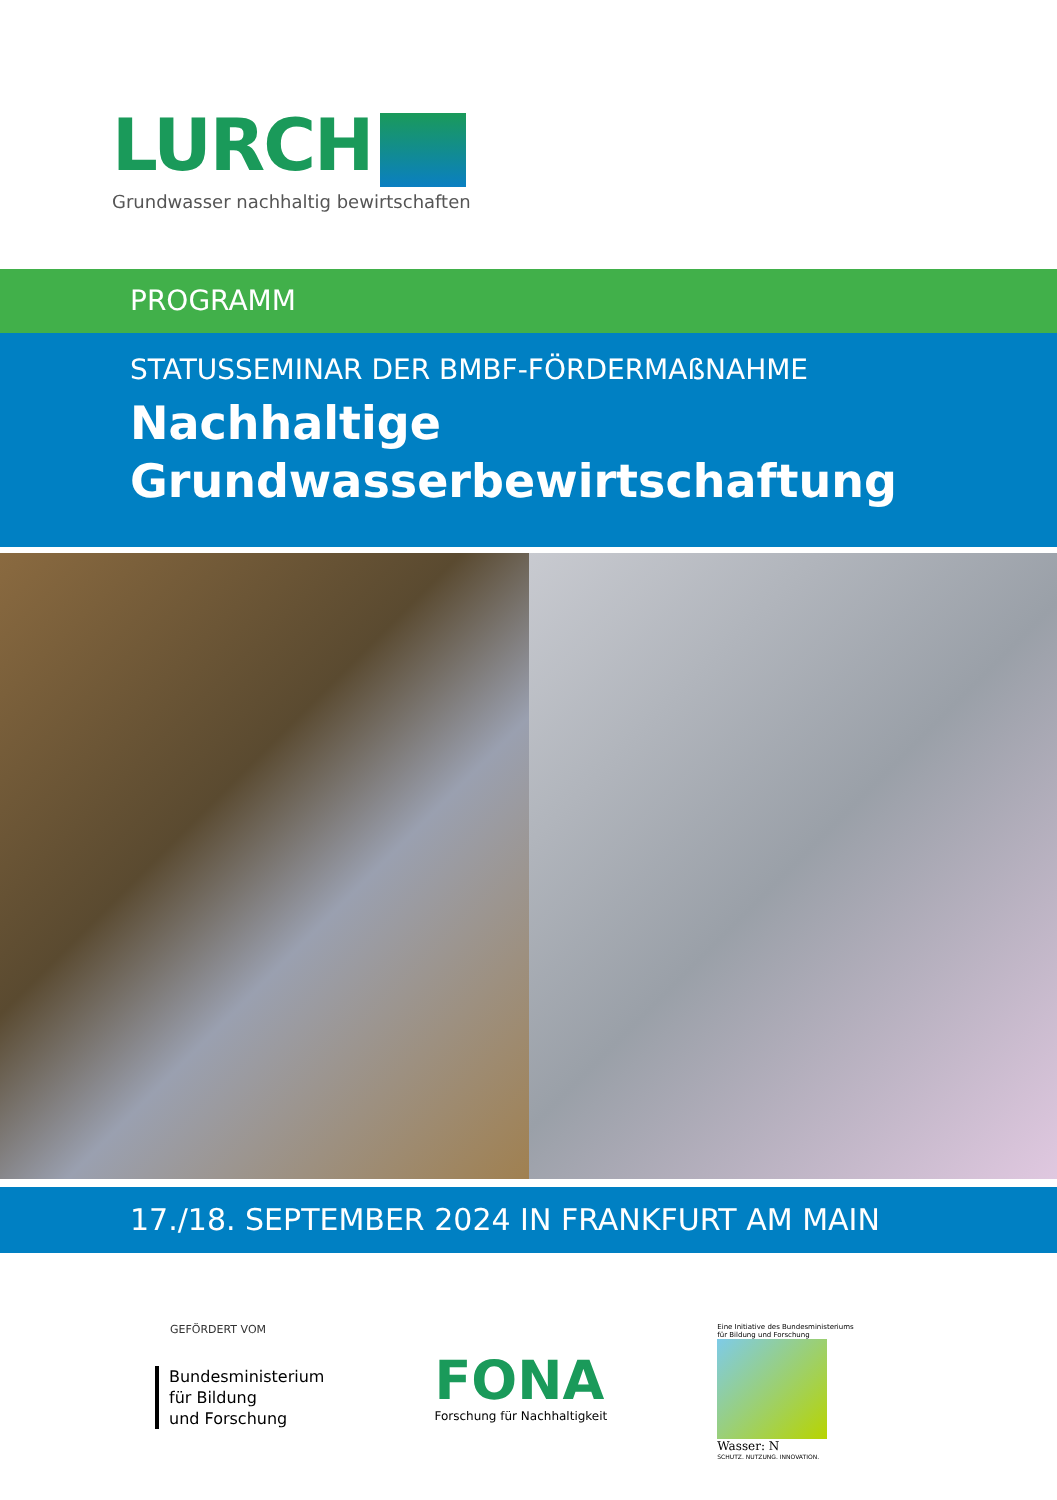LURCH
Grundwasser nachhaltig bewirtschaften
PROGRAMM
STATUSSEMINAR DER BMBF-FÖRDERMAßNAHME
Nachhaltige
Grundwasserbewirtschaftung
17./18. SEPTEMBER 2024 IN FRANKFURT AM MAIN
GEFÖRDERT VOM
Bundesministerium
für Bildung
und Forschung
FONA
Forschung für Nachhaltigkeit
Eine Initiative des Bundesministeriums
für Bildung und Forschung
Wasser: N
SCHUTZ. NUTZUNG. INNOVATION.